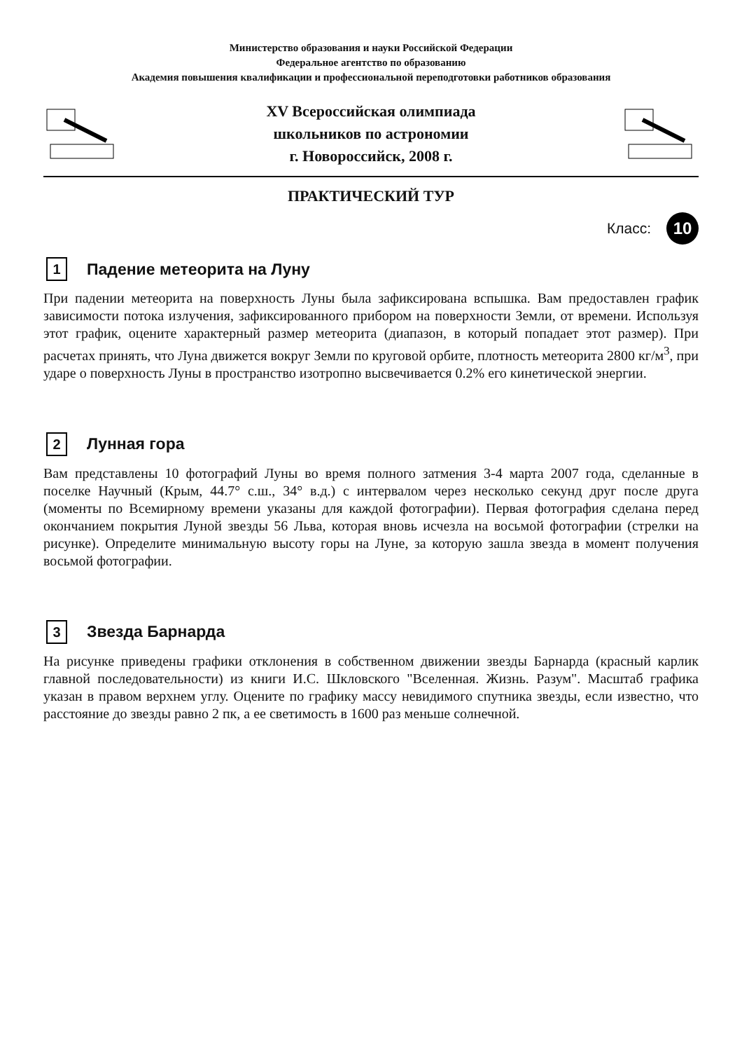Министерство образования и науки Российской Федерации
Федеральное агентство по образованию
Академия повышения квалификации и профессиональной переподготовки работников образования
XV Всероссийская олимпиада
школьников по астрономии
г. Новороссийск, 2008 г.
ПРАКТИЧЕСКИЙ ТУР
Класс: 10
1 Падение метеорита на Луну
При падении метеорита на поверхность Луны была зафиксирована вспышка. Вам предоставлен график зависимости потока излучения, зафиксированного прибором на поверхности Земли, от времени. Используя этот график, оцените характерный размер метеорита (диапазон, в который попадает этот размер). При расчетах принять, что Луна движется вокруг Земли по круговой орбите, плотность метеорита 2800 кг/м<sup>3</sup>, при ударе о поверхность Луны в пространство изотропно высвечивается 0.2% его кинетической энергии.
2 Лунная гора
Вам представлены 10 фотографий Луны во время полного затмения 3-4 марта 2007 года, сделанные в поселке Научный (Крым, 44.7° с.ш., 34° в.д.) с интервалом через несколько секунд друг после друга (моменты по Всемирному времени указаны для каждой фотографии). Первая фотография сделана перед окончанием покрытия Луной звезды 56 Льва, которая вновь исчезла на восьмой фотографии (стрелки на рисунке). Определите минимальную высоту горы на Луне, за которую зашла звезда в момент получения восьмой фотографии.
3 Звезда Барнарда
На рисунке приведены графики отклонения в собственном движении звезды Барнарда (красный карлик главной последовательности) из книги И.С. Шкловского "Вселенная. Жизнь. Разум". Масштаб графика указан в правом верхнем углу. Оцените по графику массу невидимого спутника звезды, если известно, что расстояние до звезды равно 2 пк, а ее светимость в 1600 раз меньше солнечной.